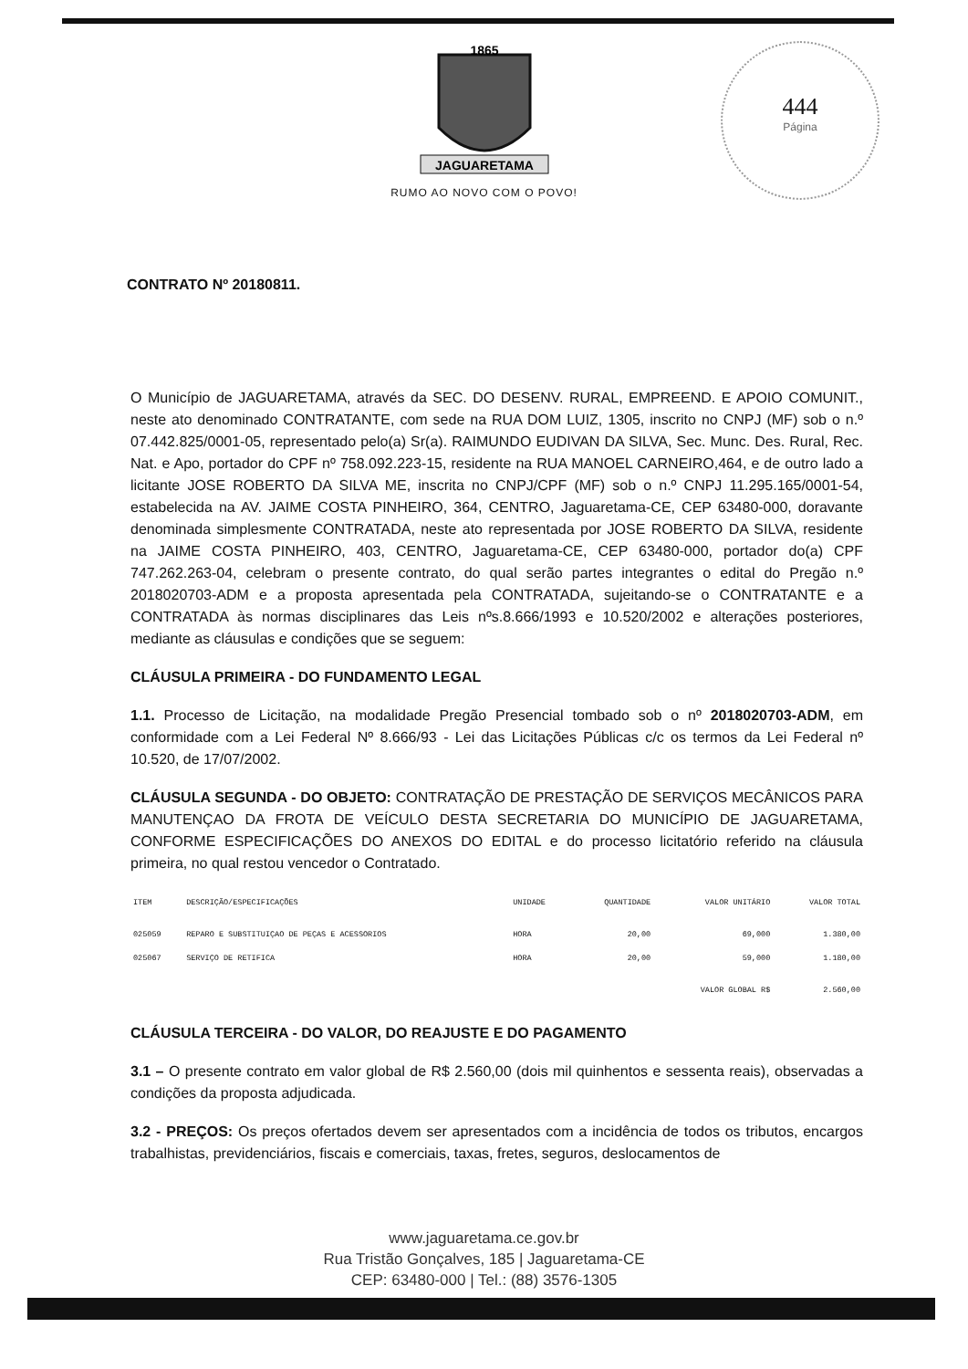1865
JAGUARETAMA
RUMO AO NOVO COM O POVO!
444
Página
CONTRATO Nº 20180811.
O Município de JAGUARETAMA, através da SEC. DO DESENV. RURAL, EMPREEND. E APOIO COMUNIT., neste ato denominado CONTRATANTE, com sede na RUA DOM LUIZ, 1305, inscrito no CNPJ (MF) sob o n.º 07.442.825/0001-05, representado pelo(a) Sr(a). RAIMUNDO EUDIVAN DA SILVA, Sec. Munc. Des. Rural, Rec. Nat. e Apo, portador do CPF nº 758.092.223-15, residente na RUA MANOEL CARNEIRO,464, e de outro lado a licitante JOSE ROBERTO DA SILVA ME, inscrita no CNPJ/CPF (MF) sob o n.º CNPJ 11.295.165/0001-54, estabelecida na AV. JAIME COSTA PINHEIRO, 364, CENTRO, Jaguaretama-CE, CEP 63480-000, doravante denominada simplesmente CONTRATADA, neste ato representada por JOSE ROBERTO DA SILVA, residente na JAIME COSTA PINHEIRO, 403, CENTRO, Jaguaretama-CE, CEP 63480-000, portador do(a) CPF 747.262.263-04, celebram o presente contrato, do qual serão partes integrantes o edital do Pregão n.º 2018020703-ADM e a proposta apresentada pela CONTRATADA, sujeitando-se o CONTRATANTE e a CONTRATADA às normas disciplinares das Leis nºs.8.666/1993 e 10.520/2002 e alterações posteriores, mediante as cláusulas e condições que se seguem:
CLÁUSULA PRIMEIRA - DO FUNDAMENTO LEGAL
1.1. Processo de Licitação, na modalidade Pregão Presencial tombado sob o nº 2018020703-ADM, em conformidade com a Lei Federal Nº 8.666/93 - Lei das Licitações Públicas c/c os termos da Lei Federal nº 10.520, de 17/07/2002.
CLÁUSULA SEGUNDA - DO OBJETO: CONTRATAÇÃO DE PRESTAÇÃO DE SERVIÇOS MECÂNICOS PARA MANUTENÇAO DA FROTA DE VEÍCULO DESTA SECRETARIA DO MUNICÍPIO DE JAGUARETAMA, CONFORME ESPECIFICAÇÕES DO ANEXOS DO EDITAL e do processo licitatório referido na cláusula primeira, no qual restou vencedor o Contratado.
| ITEM | DESCRIÇÃO/ESPECIFICAÇÕES | UNIDADE | QUANTIDADE | VALOR UNITÁRIO | VALOR TOTAL |
| --- | --- | --- | --- | --- | --- |
| 025059 | REPARO E SUBSTITUIÇAO DE PEÇAS E ACESSORIOS | HORA | 20,00 | 69,000 | 1.380,00 |
| 025067 | SERVIÇO DE RETIFICA | HORA | 20,00 | 59,000 | 1.180,00 |
| | | | | VALOR GLOBAL R$ | 2.560,00 |
CLÁUSULA TERCEIRA - DO VALOR, DO REAJUSTE E DO PAGAMENTO
3.1 – O presente contrato em valor global de R$ 2.560,00 (dois mil quinhentos e sessenta reais), observadas a condições da proposta adjudicada.
3.2 - PREÇOS: Os preços ofertados devem ser apresentados com a incidência de todos os tributos, encargos trabalhistas, previdenciários, fiscais e comerciais, taxas, fretes, seguros, deslocamentos de
www.jaguaretama.ce.gov.br
Rua Tristão Gonçalves, 185 | Jaguaretama-CE
CEP: 63480-000 | Tel.: (88) 3576-1305